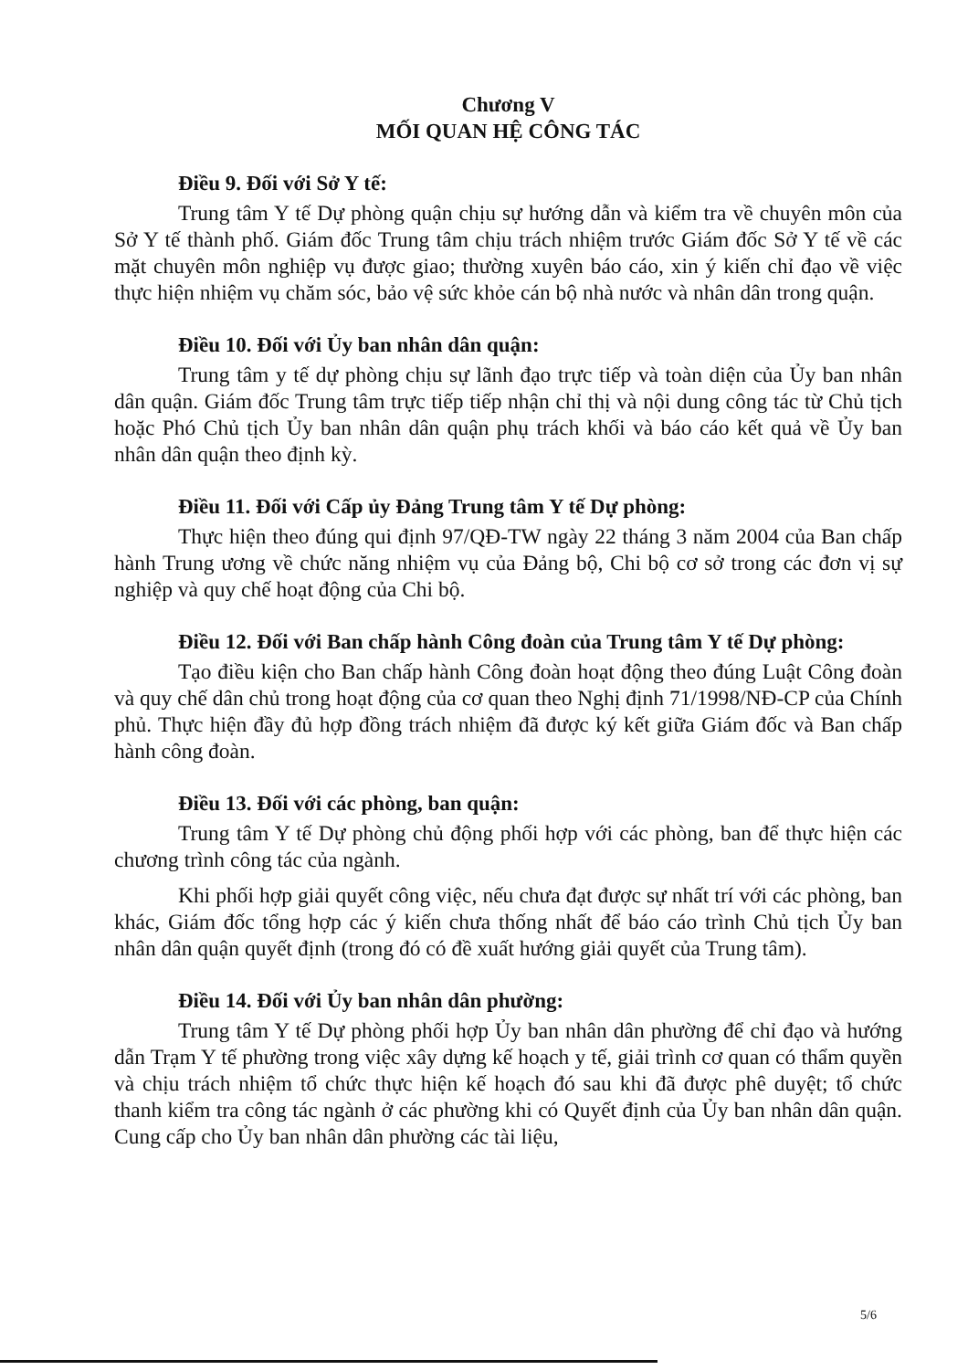Chương V
MỐI QUAN HỆ CÔNG TÁC
Điều 9. Đối với Sở Y tế:
Trung tâm Y tế Dự phòng quận chịu sự hướng dẫn và kiểm tra về chuyên môn của Sở Y tế thành phố. Giám đốc Trung tâm chịu trách nhiệm trước Giám đốc Sở Y tế về các mặt chuyên môn nghiệp vụ được giao; thường xuyên báo cáo, xin ý kiến chỉ đạo về việc thực hiện nhiệm vụ chăm sóc, bảo vệ sức khỏe cán bộ nhà nước và nhân dân trong quận.
Điều 10. Đối với Ủy ban nhân dân quận:
Trung tâm y tế dự phòng chịu sự lãnh đạo trực tiếp và toàn diện của Ủy ban nhân dân quận. Giám đốc Trung tâm trực tiếp tiếp nhận chỉ thị và nội dung công tác từ Chủ tịch hoặc Phó Chủ tịch Ủy ban nhân dân quận phụ trách khối và báo cáo kết quả về Ủy ban nhân dân quận theo định kỳ.
Điều 11. Đối với Cấp ủy Đảng Trung tâm Y tế Dự phòng:
Thực hiện theo đúng qui định 97/QĐ-TW ngày 22 tháng 3 năm 2004 của Ban chấp hành Trung ương về chức năng nhiệm vụ của Đảng bộ, Chi bộ cơ sở trong các đơn vị sự nghiệp và quy chế hoạt động của Chi bộ.
Điều 12. Đối với Ban chấp hành Công đoàn của Trung tâm Y tế Dự phòng:
Tạo điều kiện cho Ban chấp hành Công đoàn hoạt động theo đúng Luật Công đoàn và quy chế dân chủ trong hoạt động của cơ quan theo Nghị định 71/1998/NĐ-CP của Chính phủ. Thực hiện đầy đủ hợp đồng trách nhiệm đã được ký kết giữa Giám đốc và Ban chấp hành công đoàn.
Điều 13. Đối với các phòng, ban quận:
Trung tâm Y tế Dự phòng chủ động phối hợp với các phòng, ban để thực hiện các chương trình công tác của ngành.
Khi phối hợp giải quyết công việc, nếu chưa đạt được sự nhất trí với các phòng, ban khác, Giám đốc tổng hợp các ý kiến chưa thống nhất để báo cáo trình Chủ tịch Ủy ban nhân dân quận quyết định (trong đó có đề xuất hướng giải quyết của Trung tâm).
Điều 14. Đối với Ủy ban nhân dân phường:
Trung tâm Y tế Dự phòng phối hợp Ủy ban nhân dân phường để chỉ đạo và hướng dẫn Trạm Y tế phường trong việc xây dựng kế hoạch y tế, giải trình cơ quan có thẩm quyền và chịu trách nhiệm tổ chức thực hiện kế hoạch đó sau khi đã được phê duyệt; tổ chức thanh kiểm tra công tác ngành ở các phường khi có Quyết định của Ủy ban nhân dân quận. Cung cấp cho Ủy ban nhân dân phường các tài liệu,
5/6